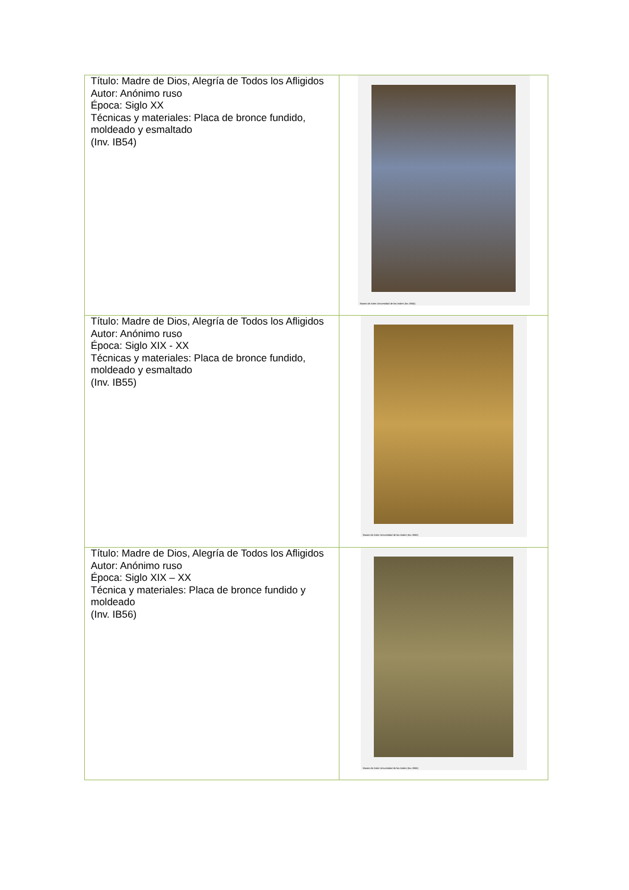| Título: Madre de Dios, Alegría de Todos los Afligidos Autor: Anónimo ruso Época: Siglo XX Técnicas y materiales: Placa de bronce fundido, moldeado y esmaltado (Inv. IB54) | Museo de Artes Universidad de los Andes (Inv. IB54) |
| Título: Madre de Dios, Alegría de Todos los Afligidos Autor: Anónimo ruso Época: Siglo XIX - XX Técnicas y materiales: Placa de bronce fundido, moldeado y esmaltado (Inv. IB55) | Museo de Artes Universidad de los Andes (Inv. IB55) |
| Título: Madre de Dios, Alegría de Todos los Afligidos Autor: Anónimo ruso Época: Siglo XIX – XX Técnica y materiales: Placa de bronce fundido y moldeado (Inv. IB56) | Museo de Artes Universidad de los Andes (Inv. IB56) |